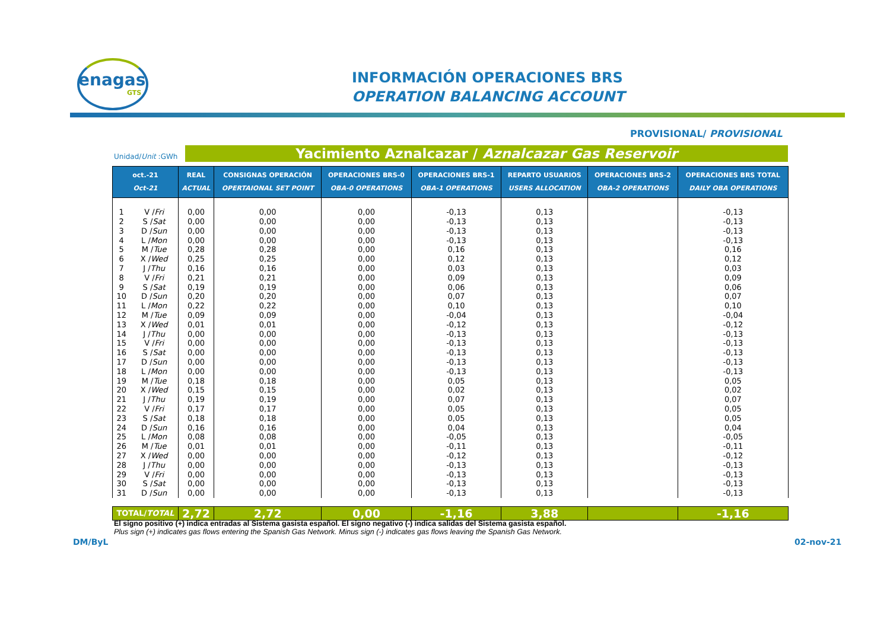enagas
GTS
INFORMACIÓN OPERACIONES BRS
OPERATION BALANCING ACCOUNT
PROVISIONAL/ PROVISIONAL
Unidad/Unit :GWh Yacimiento Aznalcazar / Aznalcazar Gas Reservoir
| oct.-21 Oct-21 | | REAL ACTUAL | CONSIGNAS OPERACIÓN OPERTAIONAL SET POINT | OPERACIONES BRS-0 OBA-0 OPERATIONS | OPERACIONES BRS-1 OBA-1 OPERATIONS | REPARTO USUARIOS USERS ALLOCATION | OPERACIONES BRS-2 OBA-2 OPERATIONS | OPERACIONES BRS TOTAL DAILY OBA OPERATIONS |
| --- | --- | --- | --- | --- | --- | --- | --- | --- |
| 1 | V / Fri | 0,00 | 0,00 | 0,00 | -0,13 | 0,13 | | -0,13 |
| 2 | S / Sat | 0,00 | 0,00 | 0,00 | -0,13 | 0,13 | | -0,13 |
| 3 | D / Sun | 0,00 | 0,00 | 0,00 | -0,13 | 0,13 | | -0,13 |
| 4 | L / Mon | 0,00 | 0,00 | 0,00 | -0,13 | 0,13 | | -0,13 |
| 5 | M / Tue | 0,28 | 0,28 | 0,00 | 0,16 | 0,13 | | 0,16 |
| 6 | X / Wed | 0,25 | 0,25 | 0,00 | 0,12 | 0,13 | | 0,12 |
| 7 | J / Thu | 0,16 | 0,16 | 0,00 | 0,03 | 0,13 | | 0,03 |
| 8 | V / Fri | 0,21 | 0,21 | 0,00 | 0,09 | 0,13 | | 0,09 |
| 9 | S / Sat | 0,19 | 0,19 | 0,00 | 0,06 | 0,13 | | 0,06 |
| 10 | D / Sun | 0,20 | 0,20 | 0,00 | 0,07 | 0,13 | | 0,07 |
| 11 | L / Mon | 0,22 | 0,22 | 0,00 | 0,10 | 0,13 | | 0,10 |
| 12 | M / Tue | 0,09 | 0,09 | 0,00 | -0,04 | 0,13 | | -0,04 |
| 13 | X / Wed | 0,01 | 0,01 | 0,00 | -0,12 | 0,13 | | -0,12 |
| 14 | J / Thu | 0,00 | 0,00 | 0,00 | -0,13 | 0,13 | | -0,13 |
| 15 | V / Fri | 0,00 | 0,00 | 0,00 | -0,13 | 0,13 | | -0,13 |
| 16 | S / Sat | 0,00 | 0,00 | 0,00 | -0,13 | 0,13 | | -0,13 |
| 17 | D / Sun | 0,00 | 0,00 | 0,00 | -0,13 | 0,13 | | -0,13 |
| 18 | L / Mon | 0,00 | 0,00 | 0,00 | -0,13 | 0,13 | | -0,13 |
| 19 | M / Tue | 0,18 | 0,18 | 0,00 | 0,05 | 0,13 | | 0,05 |
| 20 | X / Wed | 0,15 | 0,15 | 0,00 | 0,02 | 0,13 | | 0,02 |
| 21 | J / Thu | 0,19 | 0,19 | 0,00 | 0,07 | 0,13 | | 0,07 |
| 22 | V / Fri | 0,17 | 0,17 | 0,00 | 0,05 | 0,13 | | 0,05 |
| 23 | S / Sat | 0,18 | 0,18 | 0,00 | 0,05 | 0,13 | | 0,05 |
| 24 | D / Sun | 0,16 | 0,16 | 0,00 | 0,04 | 0,13 | | 0,04 |
| 25 | L / Mon | 0,08 | 0,08 | 0,00 | -0,05 | 0,13 | | -0,05 |
| 26 | M / Tue | 0,01 | 0,01 | 0,00 | -0,11 | 0,13 | | -0,11 |
| 27 | X / Wed | 0,00 | 0,00 | 0,00 | -0,12 | 0,13 | | -0,12 |
| 28 | J / Thu | 0,00 | 0,00 | 0,00 | -0,13 | 0,13 | | -0,13 |
| 29 | V / Fri | 0,00 | 0,00 | 0,00 | -0,13 | 0,13 | | -0,13 |
| 30 | S / Sat | 0,00 | 0,00 | 0,00 | -0,13 | 0,13 | | -0,13 |
| 31 | D / Sun | 0,00 | 0,00 | 0,00 | -0,13 | 0,13 | | -0,13 |
| TOTAL/ TOTAL | | 2,72 | 2,72 | 0,00 | -1,16 | 3,88 | | -1,16 |
El signo positivo (+) indica entradas al Sistema gasista español. El signo negativo (-) indica salidas del Sistema gasista español.
Plus sign (+) indicates gas flows entering the Spanish Gas Network. Minus sign (-) indicates gas flows leaving the Spanish Gas Network.
DM/ByL 02-nov-21